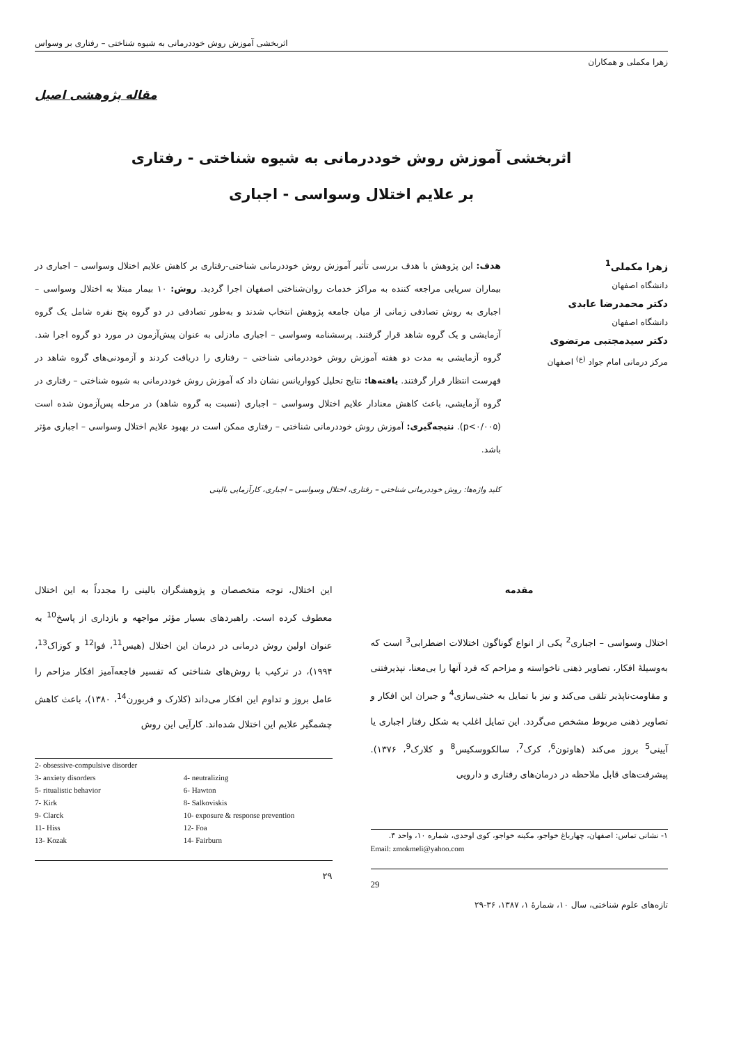اثربخشی آموزش روش خوددرمانی به شیوه شناختی – رفتاری بر وسواس
زهرا مکملی و همکاران
مقاله پژوهشی اصیل
اثربخشی آموزش روش خوددرمانی به شیوه شناختی - رفتاری
بر علایم اختلال وسواسی - اجباری
زهرا مکملی<sup>1</sup>
دانشگاه اصفهان
دکتر محمدرضا عابدی
دانشگاه اصفهان
دکتر سیدمجتبی مرتضوی
مرکز درمانی امام جواد <sup>(ع)</sup> اصفهان
هدف: این پژوهش با هدف بررسی تأثیر آموزش روش خوددرمانی شناختی-رفتاری بر کاهش علایم اختلال وسواسی – اجباری در بیماران سرپایی مراجعه کننده به مراکز خدمات روان‌شناختی اصفهان اجرا گردید. روش: ۱۰ بیمار مبتلا به اختلال وسواسی – اجباری به روش تصادفی زمانی از میان جامعه پژوهش انتخاب شدند و به‌طور تصادفی در دو گروه پنج نفره شامل یک گروه آزمایشی و یک گروه شاهد قرار گرفتند. پرسشنامه وسواسی – اجباری مادزلی به عنوان پیش‌آزمون در مورد دو گروه اجرا شد. گروه آزمایشی به مدت دو هفته آموزش روش خوددرمانی شناختی – رفتاری را دریافت کردند و آزمودنی‌های گروه شاهد در فهرست انتظار قرار گرفتند. یافته‌ها: نتایج تحلیل کوواریانس نشان داد که آموزش روش خوددرمانی به شیوه شناختی – رفتاری در گروه آزمایشی، باعث کاهش معنادار علایم اختلال وسواسی – اجباری (نسبت به گروه شاهد) در مرحله پس‌آزمون شده است (p<۰/۰۰۵). نتیجه‌گیری: آموزش روش خوددرمانی شناختی – رفتاری ممکن است در بهبود علایم اختلال وسواسی – اجباری مؤثر باشد.
کلید واژه‌ها: روش خوددرمانی شناختی – رفتاری، اختلال وسواسی – اجباری، کارآزمایی بالینی
مقدمه
اختلال وسواسی – اجباری<sup>2</sup> یکی از انواع گوناگون اختلالات اضطرابی<sup>3</sup> است که به‌وسیلهٔ افکار، تصاویر ذهنی ناخواسته و مزاحم که فرد آنها را بی‌معنا، نپذیرفتنی و مقاومت‌ناپذیر تلقی می‌کند و نیز با تمایل به خنثی‌سازی<sup>4</sup> و جبران این افکار و تصاویر ذهنی مربوط مشخص می‌گردد. این تمایل اغلب به شکل رفتار اجباری یا آیینی<sup>5</sup> بروز می‌کند (هاوتون<sup>6</sup>، کرک<sup>7</sup>، سالکووسکیس<sup>8</sup> و کلارک<sup>9</sup>، ۱۳۷۶). پیشرفت‌های قابل ملاحظه در درمان‌های رفتاری و دارویی
۱- نشانی تماس: اصفهان، چهارباغ خواجو، مکینه خواجو، کوی اوحدی، شماره ۱۰، واحد ۴.
Email: zmokmeli@yahoo.com
29
این اختلال، توجه متخصصان و پژوهشگران بالینی را مجدداً به این اختلال معطوف کرده است. راهبردهای بسیار مؤثر مواجهه و بازداری از پاسخ<sup>10</sup> به عنوان اولین روش درمانی در درمان این اختلال (هیس<sup>11</sup>، فوا<sup>12</sup> و کوزاک<sup>13</sup>، ۱۹۹۴)، در ترکیب با روش‌های شناختی که تفسیر فاجعه‌آمیز افکار مزاحم را عامل بروز و تداوم این افکار می‌داند (کلارک و فربورن<sup>14</sup>، ۱۳۸۰)، باعث کاهش چشمگیر علایم این اختلال شده‌اند. کارآیی این روش
2- obsessive-compulsive disorder
3- anxiety disorders 4- neutralizing 5- ritualistic behavior 6- Hawton 7- Kirk 8- Salkoviskis 9- Clarck 10- exposure & response prevention 11- Hiss 12- Foa 13- Kozak 14- Fairburn
۲۹
تازه‌های علوم شناختی، سال ۱۰، شمارهٔ ۱، ۱۳۸۷، ۳۶-۲۹